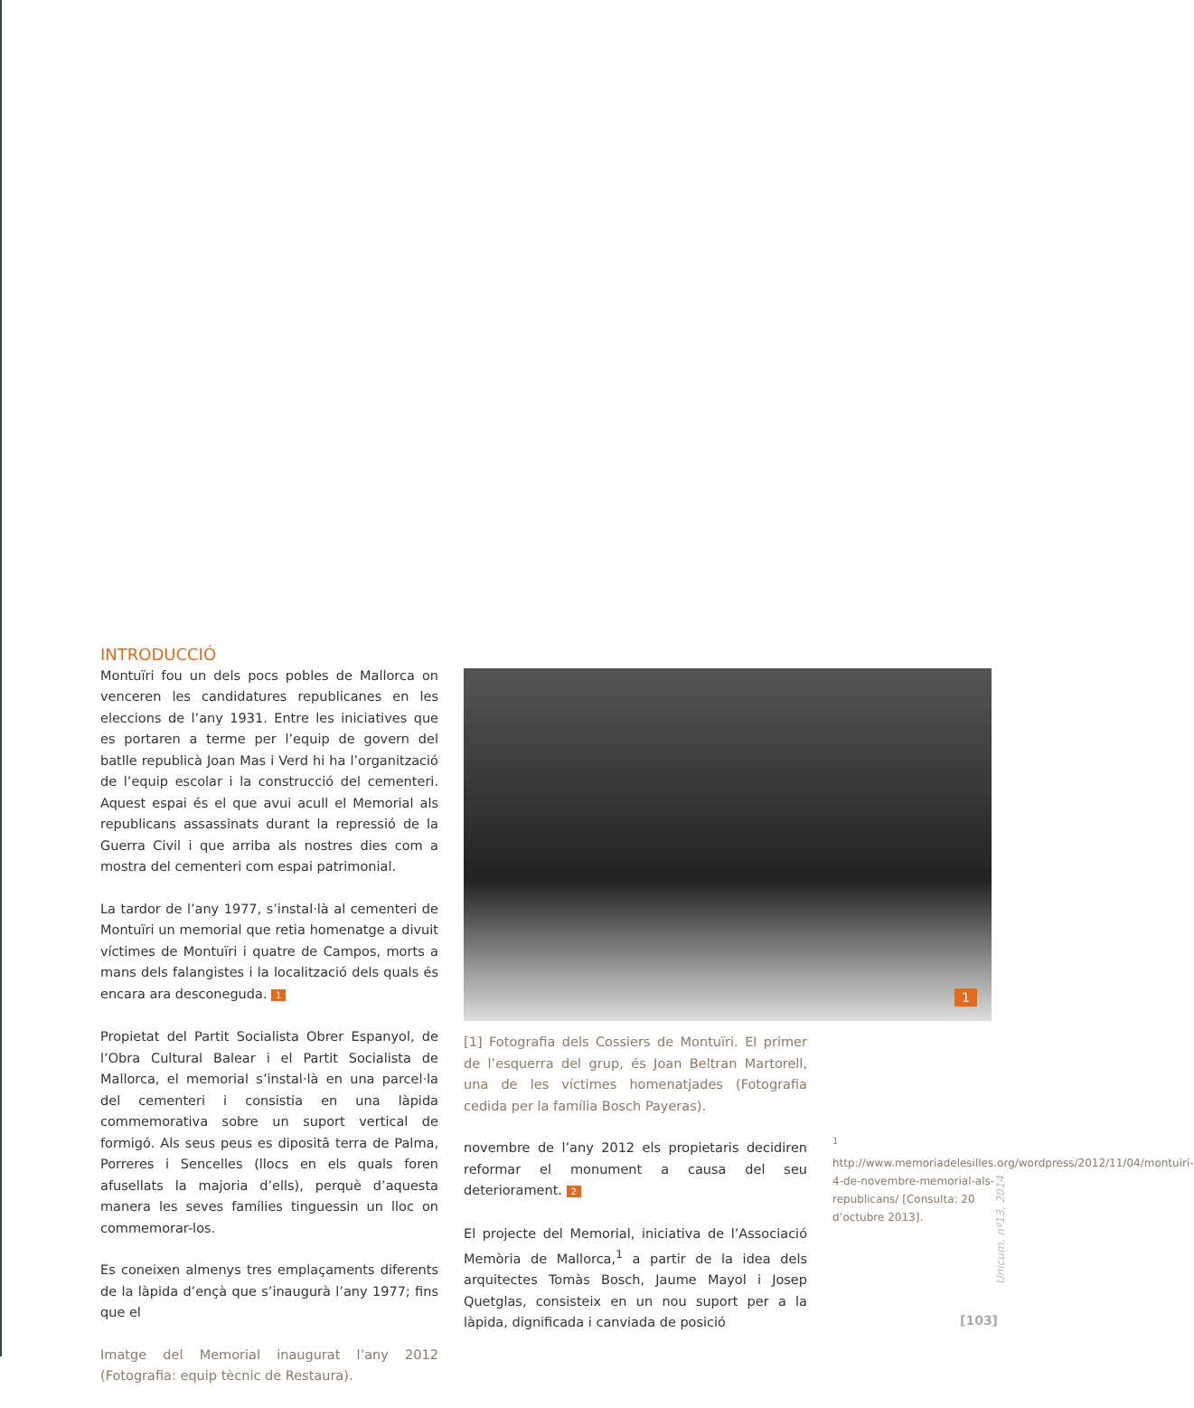INTRODUCCIÓ
Montuïri fou un dels pocs pobles de Mallorca on venceren les candidatures republicanes en les eleccions de l’any 1931. Entre les iniciatives que es portaren a terme per l’equip de govern del batlle republicà Joan Mas i Verd hi ha l’organització de l’equip escolar i la construcció del cementeri. Aquest espai és el que avui acull el Memorial als republicans assassinats durant la repressió de la Guerra Civil i que arriba als nostres dies com a mostra del cementeri com espai patrimonial.
La tardor de l’any 1977, s’instal·là al cementeri de Montuïri un memorial que retia homenatge a divuit víctimes de Montuïri i quatre de Campos, morts a mans dels falangistes i la localització dels quals és encara ara desconeguda. 1
Propietat del Partit Socialista Obrer Espanyol, de l’Obra Cultural Balear i el Partit Socialista de Mallorca, el memorial s’instal·là en una parcel·la del cementeri i consistia en una làpida commemorativa sobre un suport vertical de formigó. Als seus peus es dipositā terra de Palma, Porreres i Sencelles (llocs en els quals foren afusellats la majoria d’ells), perquè d’aquesta manera les seves famílies tinguessin un lloc on commemorar-los.
Es coneixen almenys tres emplaçaments diferents de la làpida d’ençà que s’inaugurà l’any 1977; fins que el
Imatge del Memorial inaugurat l’any 2012 (Fotografia: equip tècnic de Restaura).
1
[1] Fotografia dels Cossiers de Montuïri. El primer de l’esquerra del grup, és Joan Beltran Martorell, una de les víctimes homenatjades (Fotografia cedida per la família Bosch Payeras).
novembre de l’any 2012 els propietaris decidiren reformar el monument a causa del seu deteriorament. 2
El projecte del Memorial, iniciativa de l’Associació Memòria de Mallorca,<sup>1</sup> a partir de la idea dels arquitectes Tomàs Bosch, Jaume Mayol i Josep Quetglas, consisteix en un nou suport per a la làpida, dignificada i canviada de posició
<sup>1</sup> http://www.memoriadelesilles.org/wordpress/2012/11/04/montuiri-4-de-novembre-memorial-als-republicans/ [Consulta: 20 d’octubre 2013].
Unicum, nº13, 2014
[103]